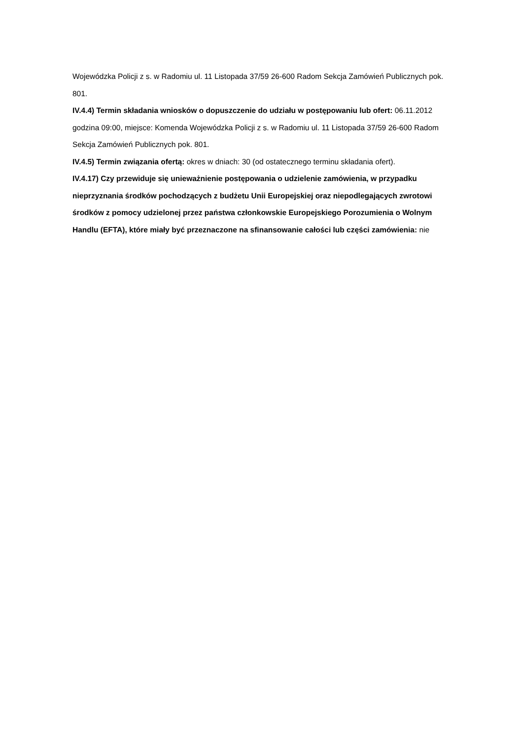Wojewódzka Policji z s. w Radomiu ul. 11 Listopada 37/59 26-600 Radom Sekcja Zamówień Publicznych pok. 801.
IV.4.4) Termin składania wniosków o dopuszczenie do udziału w postępowaniu lub ofert: 06.11.2012 godzina 09:00, miejsce: Komenda Wojewódzka Policji z s. w Radomiu ul. 11 Listopada 37/59 26-600 Radom Sekcja Zamówień Publicznych pok. 801.
IV.4.5) Termin związania ofertą: okres w dniach: 30 (od ostatecznego terminu składania ofert).
IV.4.17) Czy przewiduje się unieważnienie postępowania o udzielenie zamówienia, w przypadku nieprzyznania środków pochodzących z budżetu Unii Europejskiej oraz niepodlegających zwrotowi środków z pomocy udzielonej przez państwa członkowskie Europejskiego Porozumienia o Wolnym Handlu (EFTA), które miały być przeznaczone na sfinansowanie całości lub części zamówienia: nie